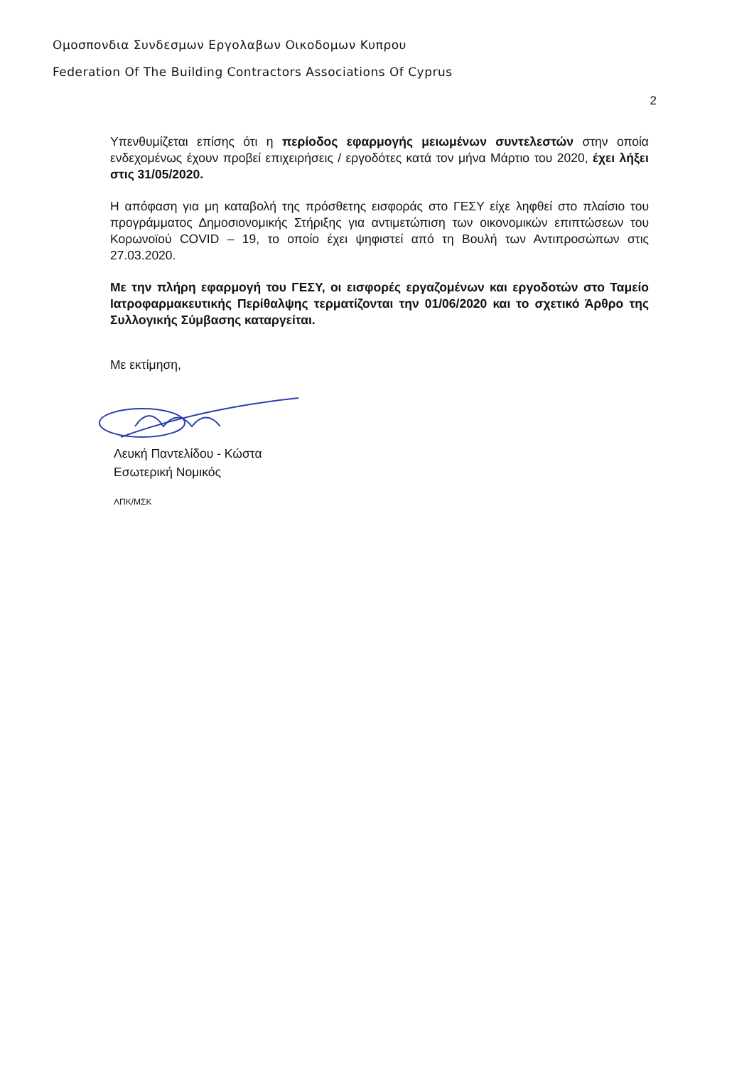Ομοσπονδια Συνδεσμων Εργολαβων Οικοδομων Κυπρου
Federation Of The Building Contractors Associations Of Cyprus
2
Υπενθυμίζεται επίσης ότι η περίοδος εφαρμογής μειωμένων συντελεστών στην οποία ενδεχομένως έχουν προβεί επιχειρήσεις / εργοδότες κατά τον μήνα Μάρτιο του 2020, έχει λήξει στις 31/05/2020.
Η απόφαση για μη καταβολή της πρόσθετης εισφοράς στο ΓΕΣΥ είχε ληφθεί στο πλαίσιο του προγράμματος Δημοσιονομικής Στήριξης για αντιμετώπιση των οικονομικών επιπτώσεων του Κορωνοϊού COVID – 19, το οποίο έχει ψηφιστεί από τη Βουλή των Αντιπροσώπων στις 27.03.2020.
Με την πλήρη εφαρμογή του ΓΕΣΥ, οι εισφορές εργαζομένων και εργοδοτών στο Ταμείο Ιατροφαρμακευτικής Περίθαλψης τερματίζονται την 01/06/2020 και το σχετικό Άρθρο της Συλλογικής Σύμβασης καταργείται.
Με εκτίμηση,
Λευκή Παντελίδου - Κώστα
Εσωτερική Νομικός
ΛΠΚ/ΜΣΚ